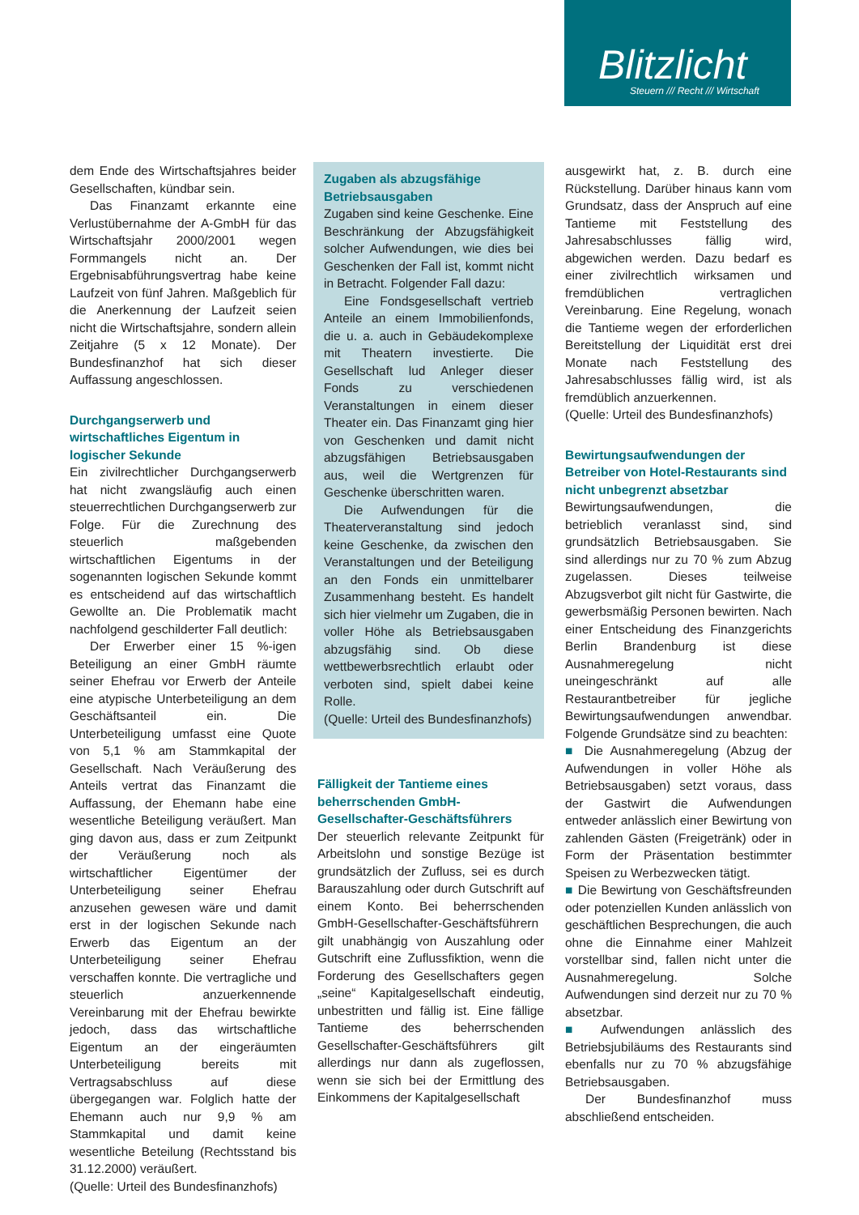Blitzlicht
Steuern /// Recht /// Wirtschaft
dem Ende des Wirtschaftsjahres beider Gesellschaften, kündbar sein.
Das Finanzamt erkannte eine Verlustübernahme der A-GmbH für das Wirtschaftsjahr 2000/2001 wegen Formmangels nicht an. Der Ergebnisabführungsvertrag habe keine Laufzeit von fünf Jahren. Maßgeblich für die Anerkennung der Laufzeit seien nicht die Wirtschaftsjahre, sondern allein Zeitjahre (5 x 12 Monate). Der Bundesfinanzhof hat sich dieser Auffassung angeschlossen.
Durchgangserwerb und wirtschaftliches Eigentum in logischer Sekunde
Ein zivilrechtlicher Durchgangserwerb hat nicht zwangsläufig auch einen steuerrechtlichen Durchgangserwerb zur Folge. Für die Zurechnung des steuerlich maßgebenden wirtschaftlichen Eigentums in der sogenannten logischen Sekunde kommt es entscheidend auf das wirtschaftlich Gewollte an. Die Problematik macht nachfolgend geschilderter Fall deutlich:
Der Erwerber einer 15 %-igen Beteiligung an einer GmbH räumte seiner Ehefrau vor Erwerb der Anteile eine atypische Unterbeteiligung an dem Geschäftsanteil ein. Die Unterbeteiligung umfasst eine Quote von 5,1 % am Stammkapital der Gesellschaft. Nach Veräußerung des Anteils vertrat das Finanzamt die Auffassung, der Ehemann habe eine wesentliche Beteiligung veräußert. Man ging davon aus, dass er zum Zeitpunkt der Veräußerung noch als wirtschaftlicher Eigentümer der Unterbeteiligung seiner Ehefrau anzusehen gewesen wäre und damit erst in der logischen Sekunde nach Erwerb das Eigentum an der Unterbeteiligung seiner Ehefrau verschaffen konnte. Die vertragliche und steuerlich anzuerkennende Vereinbarung mit der Ehefrau bewirkte jedoch, dass das wirtschaftliche Eigentum an der eingeräumten Unterbeteiligung bereits mit Vertragsabschluss auf diese übergegangen war. Folglich hatte der Ehemann auch nur 9,9 % am Stammkapital und damit keine wesentliche Beteilung (Rechtsstand bis 31.12.2000) veräußert.
(Quelle: Urteil des Bundesfinanzhofs)
Zugaben als abzugsfähige Betriebsausgaben
Zugaben sind keine Geschenke. Eine Beschränkung der Abzugsfähigkeit solcher Aufwendungen, wie dies bei Geschenken der Fall ist, kommt nicht in Betracht. Folgender Fall dazu:
Eine Fondsgesellschaft vertrieb Anteile an einem Immobilienfonds, die u. a. auch in Gebäudekomplexe mit Theatern investierte. Die Gesellschaft lud Anleger dieser Fonds zu verschiedenen Veranstaltungen in einem dieser Theater ein. Das Finanzamt ging hier von Geschenken und damit nicht abzugsfähigen Betriebsausgaben aus, weil die Wertgrenzen für Geschenke überschritten waren.
Die Aufwendungen für die Theaterveranstaltung sind jedoch keine Geschenke, da zwischen den Veranstaltungen und der Beteiligung an den Fonds ein unmittelbarer Zusammenhang besteht. Es handelt sich hier vielmehr um Zugaben, die in voller Höhe als Betriebsausgaben abzugsfähig sind. Ob diese wettbewerbsrechtlich erlaubt oder verboten sind, spielt dabei keine Rolle.
(Quelle: Urteil des Bundesfinanzhofs)
Fälligkeit der Tantieme eines beherrschenden GmbH-Gesellschafter-Geschäftsführers
Der steuerlich relevante Zeitpunkt für Arbeitslohn und sonstige Bezüge ist grundsätzlich der Zufluss, sei es durch Barauszahlung oder durch Gutschrift auf einem Konto. Bei beherrschenden GmbH-Gesellschafter-Geschäftsführern gilt unabhängig von Auszahlung oder Gutschrift eine Zuflussfiktion, wenn die Forderung des Gesellschafters gegen „seine“ Kapitalgesellschaft eindeutig, unbestritten und fällig ist. Eine fällige Tantieme des beherrschenden Gesellschafter-Geschäftsführers gilt allerdings nur dann als zugeflossen, wenn sie sich bei der Ermittlung des Einkommens der Kapitalgesellschaft
ausgewirkt hat, z. B. durch eine Rückstellung. Darüber hinaus kann vom Grundsatz, dass der Anspruch auf eine Tantieme mit Feststellung des Jahresabschlusses fällig wird, abgewichen werden. Dazu bedarf es einer zivilrechtlich wirksamen und fremdüblichen vertraglichen Vereinbarung. Eine Regelung, wonach die Tantieme wegen der erforderlichen Bereitstellung der Liquidität erst drei Monate nach Feststellung des Jahresabschlusses fällig wird, ist als fremdüblich anzuerkennen.
(Quelle: Urteil des Bundesfinanzhofs)
Bewirtungsaufwendungen der Betreiber von Hotel-Restaurants sind nicht unbegrenzt absetzbar
Bewirtungsaufwendungen, die betrieblich veranlasst sind, sind grundsätzlich Betriebsausgaben. Sie sind allerdings nur zu 70 % zum Abzug zugelassen. Dieses teilweise Abzugsverbot gilt nicht für Gastwirte, die gewerbsmäßig Personen bewirten. Nach einer Entscheidung des Finanzgerichts Berlin Brandenburg ist diese Ausnahmeregelung nicht uneingeschränkt auf alle Restaurantbetreiber für jegliche Bewirtungsaufwendungen anwendbar. Folgende Grundsätze sind zu beachten:
■ Die Ausnahmeregelung (Abzug der Aufwendungen in voller Höhe als Betriebsausgaben) setzt voraus, dass der Gastwirt die Aufwendungen entweder anlässlich einer Bewirtung von zahlenden Gästen (Freigetränk) oder in Form der Präsentation bestimmter Speisen zu Werbezwecken tätigt.
■ Die Bewirtung von Geschäftsfreunden oder potenziellen Kunden anlässlich von geschäftlichen Besprechungen, die auch ohne die Einnahme einer Mahlzeit vorstellbar sind, fallen nicht unter die Ausnahmeregelung. Solche Aufwendungen sind derzeit nur zu 70 % absetzbar.
■ Aufwendungen anlässlich des Betriebsjubiläums des Restaurants sind ebenfalls nur zu 70 % abzugsfähige Betriebsausgaben.
Der Bundesfinanzhof muss abschließend entscheiden.